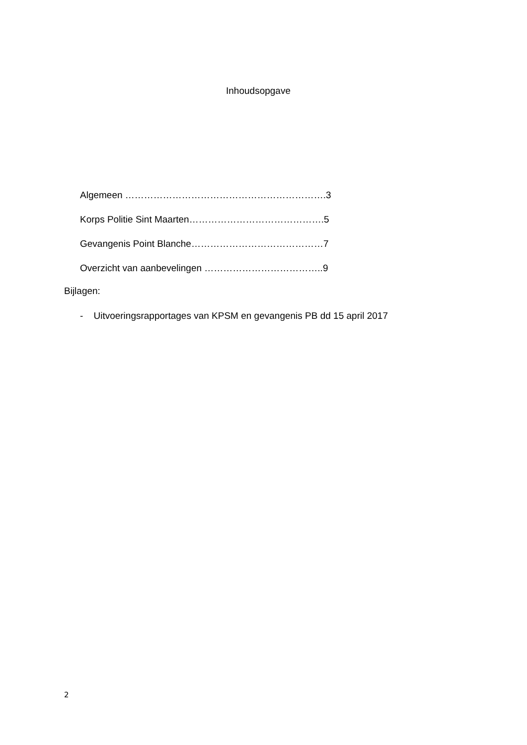Inhoudsopgave
Algemeen ……………………………………………………….3
Korps Politie Sint Maarten…………………………………….5
Gevangenis Point Blanche……………………………………7
Overzicht van aanbevelingen ………………………………..9
Bijlagen:
- Uitvoeringsrapportages van KPSM en gevangenis PB dd 15 april 2017
2